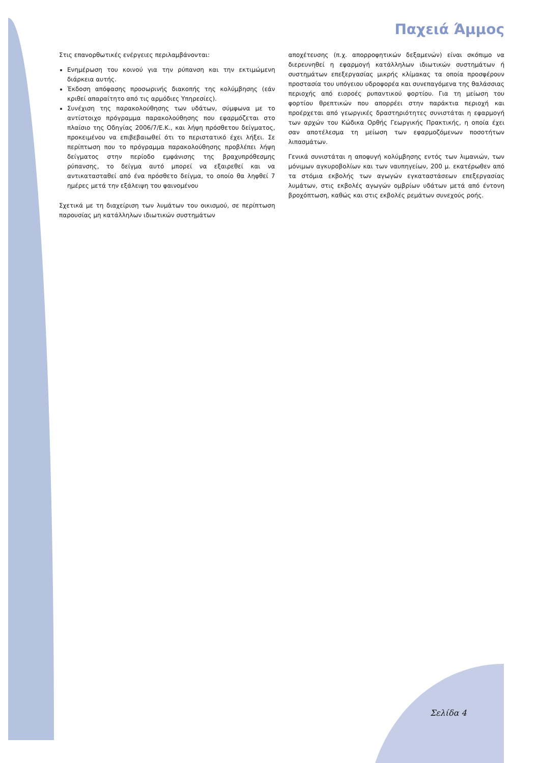Παχειά Άμμος
Στις επανορθωτικές ενέργειες περιλαμβάνονται:
Ενημέρωση του κοινού για την ρύπανση και την εκτιμώμενη διάρκεια αυτής.
Έκδοση απόφασης προσωρινής διακοπής της κολύμβησης (εάν κριθεί απαραίτητο από τις αρμόδιες Υπηρεσίες).
Συνέχιση της παρακολούθησης των υδάτων, σύμφωνα με το αντίστοιχο πρόγραμμα παρακολούθησης που εφαρμόζεται στο πλαίσιο της Οδηγίας 2006/7/Ε.Κ., και λήψη πρόσθετου δείγματος, προκειμένου να επιβεβαιωθεί ότι το περιστατικό έχει λήξει. Σε περίπτωση που το πρόγραμμα παρακολούθησης προβλέπει λήψη δείγματος στην περίοδο εμφάνισης της βραχυπρόθεσμης ρύπανσης, το δείγμα αυτό μπορεί να εξαιρεθεί και να αντικατασταθεί από ένα πρόσθετο δείγμα, το οποίο θα ληφθεί 7 ημέρες μετά την εξάλειψη του φαινομένου
Σχετικά με τη διαχείριση των λυμάτων του οικισμού, σε περίπτωση παρουσίας μη κατάλληλων ιδιωτικών συστημάτων
αποχέτευσης (π.χ. απορροφητικών δεξαμενών) είναι σκόπιμο να διερευνηθεί η εφαρμογή κατάλληλων ιδιωτικών συστημάτων ή συστημάτων επεξεργασίας μικρής κλίμακας τα οποία προσφέρουν προστασία του υπόγειου υδροφορέα και συνεπαγόμενα της θαλάσσιας περιοχής από εισροές ρυπαντικού φορτίου. Για τη μείωση του φορτίου θρεπτικών που απορρέει στην παράκτια περιοχή και προέρχεται από γεωργικές δραστηριότητες συνιστάται η εφαρμογή των αρχών του Κώδικα Ορθής Γεωργικής Πρακτικής, η οποία έχει σαν αποτέλεσμα τη μείωση των εφαρμοζόμενων ποσοτήτων λιπασμάτων.
Γενικά συνιστάται η αποφυγή κολύμβησης εντός των λιμανιών, των μόνιμων αγκυροβολίων και των ναυπηγείων, 200 μ. εκατέρωθεν από τα στόμια εκβολής των αγωγών εγκαταστάσεων επεξεργασίας λυμάτων, στις εκβολές αγωγών ομβρίων υδάτων μετά από έντονη βροχόπτωση, καθώς και στις εκβολές ρεμάτων συνεχούς ροής.
Σελίδα 4